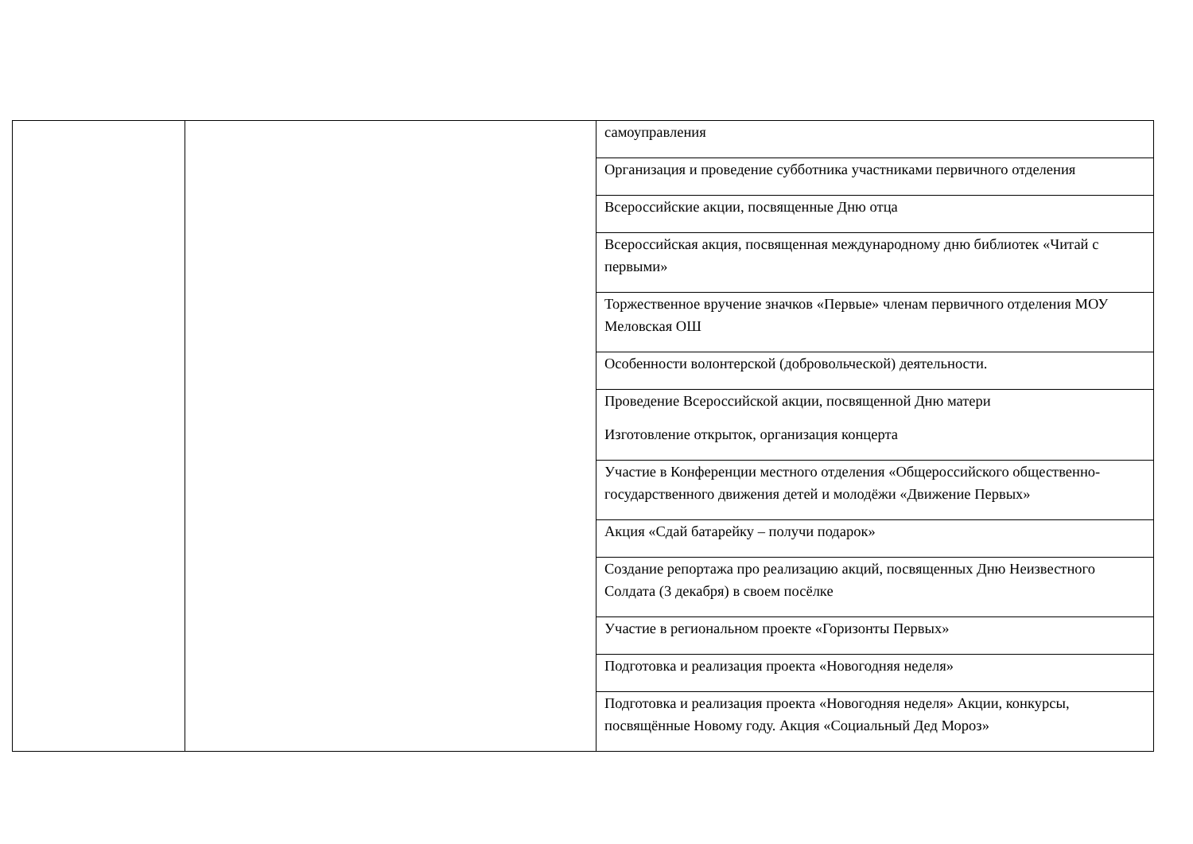| | | самоуправления |
| | | Организация и проведение субботника участниками первичного отделения |
| | | Всероссийские акции, посвященные Дню отца |
| | | Всероссийская акция, посвященная международному дню библиотек «Читай с первыми» |
| | | Торжественное вручение значков «Первые» членам первичного отделения МОУ Меловская ОШ |
| | | Особенности волонтерской (добровольческой) деятельности. |
| | | Проведение Всероссийской акции, посвященной Дню матери Изготовление открыток, организация концерта |
| | | Участие в Конференции местного отделения «Общероссийского общественно-государственного движения детей и молодёжи «Движение Первых» |
| | | Акция «Сдай батарейку – получи подарок» |
| | | Создание репортажа про реализацию акций, посвященных Дню Неизвестного Солдата (3 декабря) в своем посёлке |
| | | Участие в региональном проекте «Горизонты Первых» |
| | | Подготовка и реализация проекта «Новогодняя неделя» |
| | | Подготовка и реализация проекта «Новогодняя неделя» Акции, конкурсы, посвящённые Новому году. Акция «Социальный Дед Мороз» |